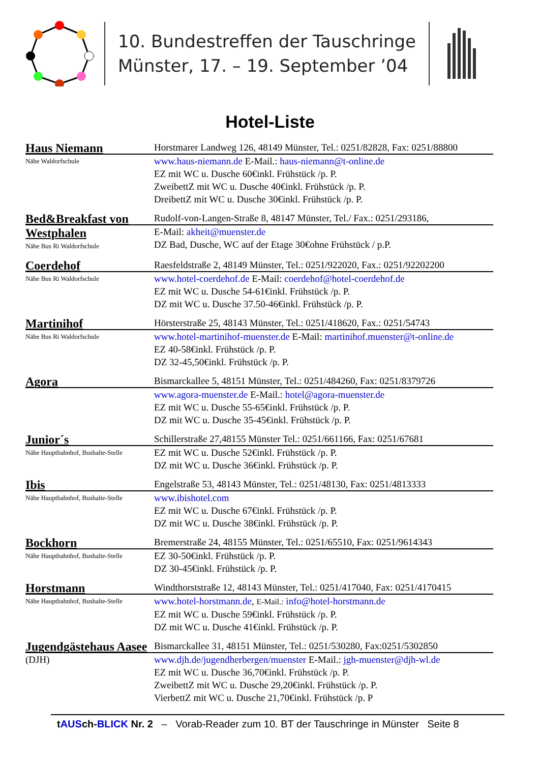10. Bundestreffen der Tauschringe
Münster, 17. – 19. September ’04
Hotel-Liste
Haus Niemann
Nähe Waldorfschule
Horstmarer Landweg 126, 48149 Münster, Tel.: 0251/82828, Fax: 0251/88800
www.haus-niemann.de E-Mail.: haus-niemann@t-online.de
EZ mit WC u. Dusche 60€inkl. Frühstück /p. P.
ZweibettZ mit WC u. Dusche 40€inkl. Frühstück /p. P.
DreibettZ mit WC u. Dusche 30€inkl. Frühstück /p. P.
Bed&Breakfast von Westphalen
Nähe Bus Ri Waldorfschule
Rudolf-von-Langen-Straße 8, 48147 Münster, Tel./ Fax.: 0251/293186,
E-Mail: akheit@muenster.de
DZ Bad, Dusche, WC auf der Etage 30€ohne Frühstück / p.P.
Coerdehof
Nähe Bus Ri Waldorfschule
Raesfeldstraße 2, 48149 Münster, Tel.: 0251/922020, Fax.: 0251/92202200
www.hotel-coerdehof.de E-Mail: coerdehof@hotel-coerdehof.de
EZ mit WC u. Dusche 54-61€inkl. Frühstück /p. P.
DZ mit WC u. Dusche 37.50-46€inkl. Frühstück /p. P.
Martinihof
Nähe Bus Ri Waldorfschule
Hörsterstraße 25, 48143 Münster, Tel.: 0251/418620, Fax.: 0251/54743
www.hotel-martinihof-muenster.de E-Mail: martinihof.muenster@t-online.de
EZ 40-58€inkl. Frühstück /p. P.
DZ 32-45,50€inkl. Frühstück /p. P.
Agora
Bismarckallee 5, 48151 Münster, Tel.: 0251/484260, Fax: 0251/8379726
www.agora-muenster.de E-Mail.: hotel@agora-muenster.de
EZ mit WC u. Dusche 55-65€inkl. Frühstück /p. P.
DZ mit WC u. Dusche 35-45€inkl. Frühstück /p. P.
Junior´s
Nähe Hauptbahnhof, Bushalte-Stelle
Schillerstraße 27,48155 Münster Tel.: 0251/661166, Fax: 0251/67681
EZ mit WC u. Dusche 52€inkl. Frühstück /p. P.
DZ mit WC u. Dusche 36€inkl. Frühstück /p. P.
Ibis
Nähe Hauptbahnhof, Bushalte-Stelle
Engelstraße 53, 48143 Münster, Tel.: 0251/48130, Fax: 0251/4813333
www.ibishotel.com
EZ mit WC u. Dusche 67€inkl. Frühstück /p. P.
DZ mit WC u. Dusche 38€inkl. Frühstück /p. P.
Bockhorn
Nähe Hauptbahnhof, Bushalte-Stelle
Bremerstraße 24, 48155 Münster, Tel.: 0251/65510, Fax: 0251/9614343
EZ 30-50€inkl. Frühstück /p. P.
DZ 30-45€inkl. Frühstück /p. P.
Horstmann
Nähe Hauptbahnhof, Bushalte-Stelle
Windthorststraße 12, 48143 Münster, Tel.: 0251/417040, Fax: 0251/4170415
www.hotel-horstmann.de, E-Mail.: info@hotel-horstmann.de
EZ mit WC u. Dusche 59€inkl. Frühstück /p. P.
DZ mit WC u. Dusche 41€inkl. Frühstück /p. P.
Jugendgästehaus Aasee
(DJH)
Bismarckallee 31, 48151 Münster, Tel.: 0251/530280, Fax:0251/5302850
www.djh.de/jugendherbergen/muenster E-Mail.: jgh-muenster@djh-wl.de
EZ mit WC u. Dusche 36,70€inkl. Frühstück /p. P.
ZweibettZ mit WC u. Dusche 29,20€inkl. Frühstück /p. P.
VierbettZ mit WC u. Dusche 21,70€inkl. Frühstück /p. P
tAUSch-BLICK Nr. 2 – Vorab-Reader zum 10. BT der Tauschringe in Münster Seite 8